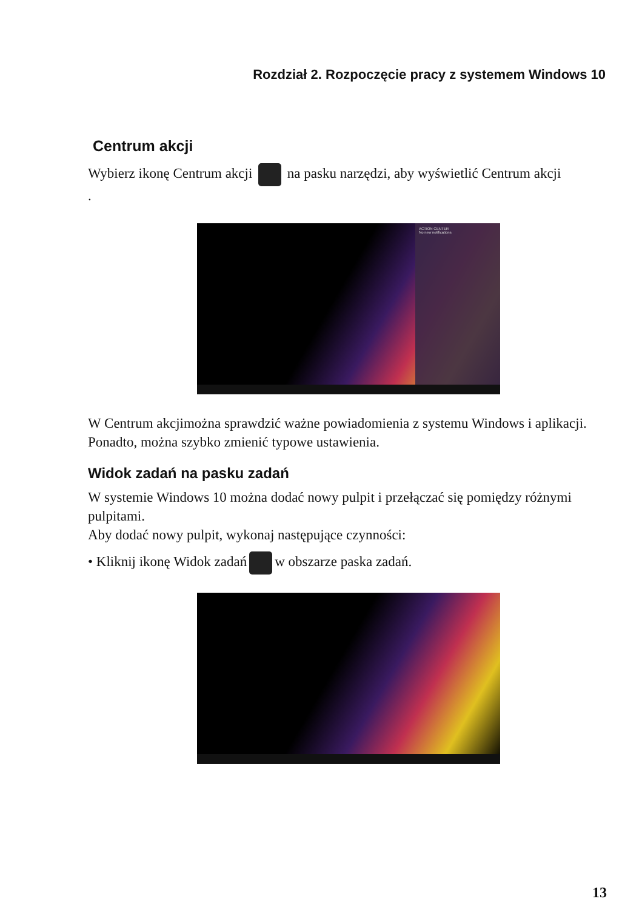Rozdział 2. Rozpoczęcie pracy z systemem Windows 10
Centrum akcji
Wybierz ikonę Centrum akcji na pasku narzędzi, aby wyświetlić Centrum akcji
.
ACTION CENTER
No new notifications
W Centrum akcjimożna sprawdzić ważne powiadomienia z systemu Windows i aplikacji. Ponadto, można szybko zmienić typowe ustawienia.
Widok zadań na pasku zadań
W systemie Windows 10 można dodać nowy pulpit i przełączać się pomiędzy różnymi pulpitami.
Aby dodać nowy pulpit, wykonaj następujące czynności:
• Kliknij ikonę Widok zadań w obszarze paska zadań.
13